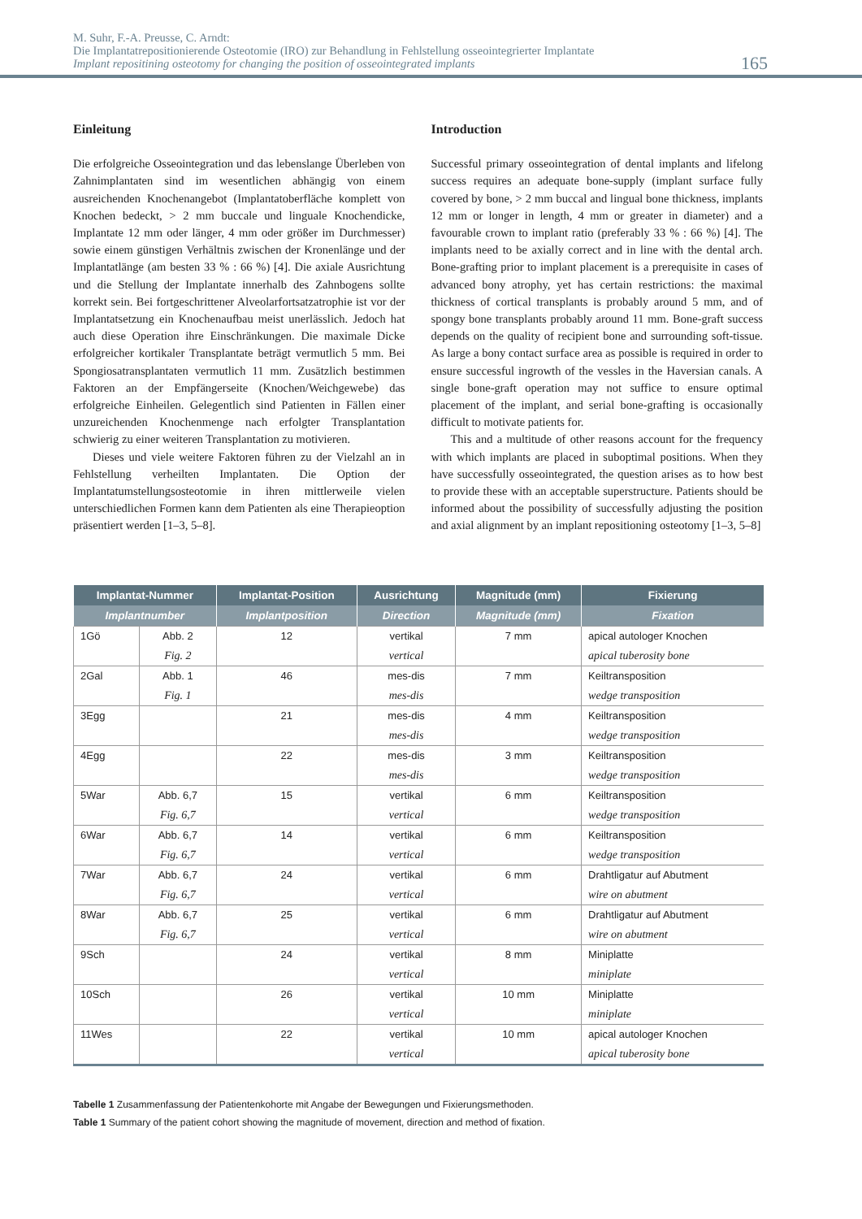M. Suhr, F.-A. Preusse, C. Arndt:
Die Implantatrepositionierende Osteotomie (IRO) zur Behandlung in Fehlstellung osseointegrierter Implantate
Implant repositining osteotomy for changing the position of osseointegrated implants
165
Einleitung
Die erfolgreiche Osseointegration und das lebenslange Überleben von Zahnimplantaten sind im wesentlichen abhängig von einem ausreichenden Knochenangebot (Implantatoberfläche komplett von Knochen bedeckt, > 2 mm buccale und linguale Knochendicke, Implantate 12 mm oder länger, 4 mm oder größer im Durchmesser) sowie einem günstigen Verhältnis zwischen der Kronenlänge und der Implantatlänge (am besten 33 % : 66 %) [4]. Die axiale Ausrichtung und die Stellung der Implantate innerhalb des Zahnbogens sollte korrekt sein. Bei fortgeschrittener Alveolarfortsatzatrophie ist vor der Implantatsetzung ein Knochenaufbau meist unerlässlich. Jedoch hat auch diese Operation ihre Einschränkungen. Die maximale Dicke erfolgreicher kortikaler Transplantate beträgt vermutlich 5 mm. Bei Spongiosatransplantaten vermutlich 11 mm. Zusätzlich bestimmen Faktoren an der Empfängerseite (Knochen/Weichgewebe) das erfolgreiche Einheilen. Gelegentlich sind Patienten in Fällen einer unzureichenden Knochenmenge nach erfolgter Transplantation schwierig zu einer weiteren Transplantation zu motivieren.
Dieses und viele weitere Faktoren führen zu der Vielzahl an in Fehlstellung verheilten Implantaten. Die Option der Implantatumstellungsosteotomie in ihren mittlerweile vielen unterschiedlichen Formen kann dem Patienten als eine Therapieoption präsentiert werden [1–3, 5–8].
Introduction
Successful primary osseointegration of dental implants and lifelong success requires an adequate bone-supply (implant surface fully covered by bone, > 2 mm buccal and lingual bone thickness, implants 12 mm or longer in length, 4 mm or greater in diameter) and a favourable crown to implant ratio (preferably 33 % : 66 %) [4]. The implants need to be axially correct and in line with the dental arch. Bone-grafting prior to implant placement is a prerequisite in cases of advanced bony atrophy, yet has certain restrictions: the maximal thickness of cortical transplants is probably around 5 mm, and of spongy bone transplants probably around 11 mm. Bone-graft success depends on the quality of recipient bone and surrounding soft-tissue. As large a bony contact surface area as possible is required in order to ensure successful ingrowth of the vessles in the Haversian canals. A single bone-graft operation may not suffice to ensure optimal placement of the implant, and serial bone-grafting is occasionally difficult to motivate patients for.
This and a multitude of other reasons account for the frequency with which implants are placed in suboptimal positions. When they have successfully osseointegrated, the question arises as to how best to provide these with an acceptable superstructure. Patients should be informed about the possibility of successfully adjusting the position and axial alignment by an implant repositioning osteotomy [1–3, 5–8]
| Implantat-Nummer | | Implantat-Position | Ausrichtung | Magnitude (mm) | Fixierung |
| --- | --- | --- | --- | --- | --- |
| Implantnumber | | Implantposition | Direction | Magnitude (mm) | Fixation |
| 1Gö | Abb. 2 | 12 | vertikal | 7 mm | apical autologer Knochen |
| | Fig. 2 | | vertical | | apical tuberosity bone |
| 2Gal | Abb. 1 | 46 | mes-dis | 7 mm | Keiltransposition |
| | Fig. 1 | | mes-dis | | wedge transposition |
| 3Egg | | 21 | mes-dis | 4 mm | Keiltransposition |
| | | | mes-dis | | wedge transposition |
| 4Egg | | 22 | mes-dis | 3 mm | Keiltransposition |
| | | | mes-dis | | wedge transposition |
| 5War | Abb. 6,7 | 15 | vertikal | 6 mm | Keiltransposition |
| | Fig. 6,7 | | vertical | | wedge transposition |
| 6War | Abb. 6,7 | 14 | vertikal | 6 mm | Keiltransposition |
| | Fig. 6,7 | | vertical | | wedge transposition |
| 7War | Abb. 6,7 | 24 | vertikal | 6 mm | Drahtligatur auf Abutment |
| | Fig. 6,7 | | vertical | | wire on abutment |
| 8War | Abb. 6,7 | 25 | vertikal | 6 mm | Drahtligatur auf Abutment |
| | Fig. 6,7 | | vertical | | wire on abutment |
| 9Sch | | 24 | vertikal | 8 mm | Miniplatte |
| | | | vertical | | miniplate |
| 10Sch | | 26 | vertikal | 10 mm | Miniplatte |
| | | | vertical | | miniplate |
| 11Wes | | 22 | vertikal | 10 mm | apical autologer Knochen |
| | | | vertical | | apical tuberosity bone |
Tabelle 1 Zusammenfassung der Patientenkohorte mit Angabe der Bewegungen und Fixierungsmethoden.
Table 1 Summary of the patient cohort showing the magnitude of movement, direction and method of fixation.